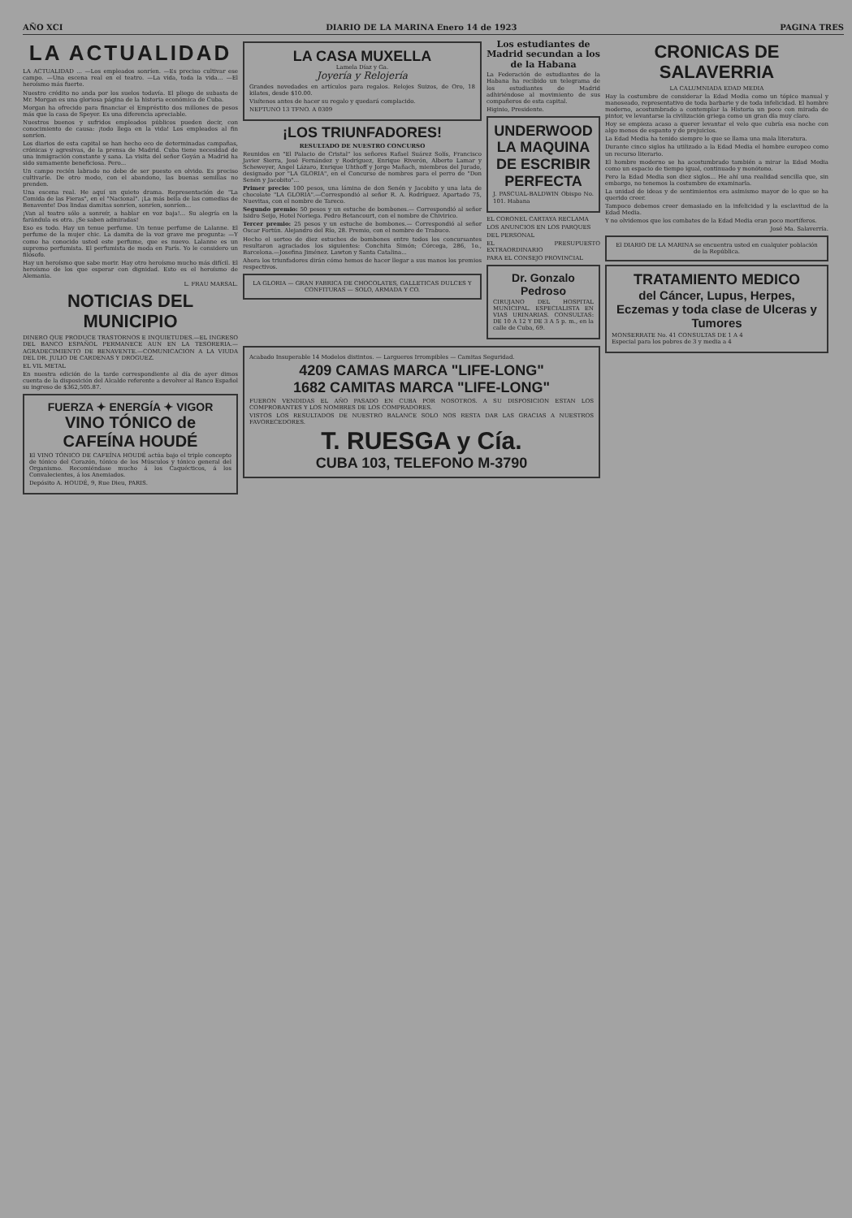AÑO XCI DIARIO DE LA MARINA Enero 14 de 1923 PAGINA TRES
LA ACTUALIDAD
LA ACTUALIDAD ... —Los empleados sonríen. —Es preciso cultivar ese campo. —Una escena real en el teatro. —La vida, toda la vida... —El heroísmo más fuerte.
Nuestro crédito no anda por los suelos todavía. El pliego de subasta de Mr. Morgan es una gloriosa página de la historia económica de Cuba.
Morgan ha ofrecido para financiar el Empréstito dos millones de pesos más que la casa de Speyer. Es una diferencia apreciable.
Nuestros buenos y sufridos empleados públicos pueden decir, con conocimiento de causa: ¡todo llega en la vida! Los empleados al fin sonríen.
Los diarios de esta capital se han hecho eco de determinadas campañas, crónicas y agresivas, de la prensa de Madrid. Cuba tiene necesidad de una inmigración constante y sana. La visita del señor Goyán a Madrid ha sido sumamente beneficiosa. Pero...
Un campo recién labrado no debe de ser puesto en olvido. Es preciso cultivarle. De otro modo, con el abandono, las buenas semillas no prenden.
Una escena real. He aquí un quieto drama. Representación de "La Comida de las Fieras", en el "Nacional". ¡La más bella de las comedias de Benavente! Dos lindas damitas sonríen, sonríen, sonríen...
¡Van al teatro sólo a sonreír, a hablar en voz baja!... Su alegría en la farándula es otra. ¡Se saben admiradas!
Eso es todo. Hay un tenue perfume. Un tenue perfume de Lalanne. El perfume de la mujer chic. La damita de la voz grave me pregunta: —Y como ha conocido usted este perfume, que es nuevo. Lalanne es un supremo perfumista. El perfumista de moda en París. Yo le considero un filósofo.
Hay un heroísmo que sabe morir. Hay otro heroísmo mucho más difícil. El heroísmo de los que esperar con dignidad. Esto es el heroísmo de Alemania.
L. FRAU MARSAL.
NOTICIAS DEL MUNICIPIO
DINERO QUE PRODUCE TRASTORNOS E INQUIETUDES.—EL INGRESO DEL BANCO ESPAÑOL PERMANECE AUN EN LA TESORERIA.—AGRADECIMIENTO DE BENAVENTE.—COMUNICACION A LA VIUDA DEL DR. JULIO DE CARDENAS Y DROGUEZ.
EL VIL METAL
En nuestra edición de la tarde correspondiente al día de ayer dimos cuenta de la disposición del Alcalde referente a devolver al Banco Español su ingreso de $362,505.87.
FUERZA ✦ ENERGÍA ✦ VIGOR
VINO TÓNICO de CAFEÍNA HOUDÉ
El VINO TÓNICO DE CAFEÍNA HOUDÉ actúa bajo el triple concepto de tónico del Corazón, tónico de los Músculos y tónico general del Organismo. Recomiéndase mucho á los Caquécticos, á los Convalecientes, á los Anemiados.
Depósito A. HOUDÉ, 9, Rue Dieu, PARIS.
LA CASA MUXELLA
Lamela Díaz y Ga.
Joyería y Relojería
Grandes novedades en artículos para regalos. Relojes Suizos, de Oro, 18 kilates, desde $10.00.
Visítenos antes de hacer su regalo y quedará complacido.
NEPTUNO 13 TFNO. A 0309
¡LOS TRIUNFADORES!
RESULTADO DE NUESTRO CONCURSO
Reunidos en "El Palacio de Cristal" los señores Rafael Suárez Solís, Francisco Javier Sierra, José Fernández y Rodríguez, Enrique Riverón, Alberto Lamar y Scheweyer, Angel Lázaro, Enrique Uhthoff y Jorge Mañach, miembros del Jurado, designado por "LA GLORIA", en el Concurso de nombres para el perro de "Don Senén y Jacobito"...
Primer precio: 100 pesos, una lámina de don Senén y Jacobito y una lata de chocolate "LA GLORIA".—Correspondió al señor R. A. Rodríguez. Apartado 75, Nuevitas, con el nombre de Tareco.
Segundo premio: 50 pesos y un estuche de bombones.— Correspondió al señor Isidro Seijo, Hotel Noriega. Pedro Betancourt, con el nombre de Chivirico.
Tercer premio: 25 pesos y un estuche de bombones.— Correspondió al señor Oscar Fortún. Alejandro del Río, 28. Premio, con el nombre de Trabuco.
Hecho el sorteo de diez estuches de bombones entre todos los concursantes resultaron agraciados los siguientes: Conchita Simón; Córcega, 286, 1o., Barcelona.—Josefina Jiménez. Lawton y Santa Catalina...
Ahora los triunfadores dirán cómo hemos de hacer llegar a sus manos los premios respectivos.
LA GLORIA — GRAN FABRICA DE CHOCOLATES, GALLETICAS DULCES Y CONFITURAS — SOLO, ARMADA Y CO.
Los estudiantes de Madrid secundan a los de la Habana
La Federación de estudiantes de la Habana ha recibido un telegrama de los estudiantes de Madrid adhiriéndose al movimiento de sus compañeros de esta capital.
Higinio, Presidente.
UNDERWOOD LA MAQUINA DE ESCRIBIR PERFECTA
J. PASCUAL-BALDWIN Obispo No. 101. Habana
EL CORONEL CARTAYA RECLAMA
LOS ANUNCIOS EN LOS PARQUES
DEL PERSONAL
EL PRESUPUESTO EXTRAORDINARIO
PARA EL CONSEJO PROVINCIAL
Dr. Gonzalo Pedroso
CIRUJANO DEL HOSPITAL MUNICIPAL. ESPECIALISTA EN VIAS URINARIAS. CONSULTAS: DE 10 A 12 Y DE 3 A 5 p. m., en la calle de Cuba, 69.
Acabado Insuperable 14 Modelos distintos. — Largueros Irrompibles — Camitas Seguridad.
4209 CAMAS MARCA "LIFE-LONG"
1682 CAMITAS MARCA "LIFE-LONG"
FUERON VENDIDAS EL AÑO PASADO EN CUBA POR NOSOTROS. A SU DISPOSICION ESTAN LOS COMPROBANTES Y LOS NOMBRES DE LOS COMPRADORES.
VISTOS LOS RESULTADOS DE NUESTRO BALANCE SOLO NOS RESTA DAR LAS GRACIAS A NUESTROS FAVORECEDORES.
T. RUESGA y Cía.
CUBA 103, TELEFONO M-3790
CRONICAS DE SALAVERRIA
LA CALUMNIADA EDAD MEDIA
Hay la costumbre de considerar la Edad Media como un tópico manual y manoseado, representativo de toda barbarie y de toda infelicidad. El hombre moderno, acostumbrado a contemplar la Historia un poco con mirada de pintor, ve levantarse la civilización griega como un gran día muy claro.
Hoy se empieza acaso a querer levantar el velo que cubría esa noche con algo menos de espanto y de prejuicios.
La Edad Media ha tenido siempre lo que se llama una mala literatura.
Durante cinco siglos ha utilizado a la Edad Media el hombre europeo como un recurso literario.
El hombre moderno se ha acostumbrado también a mirar la Edad Media como un espacio de tiempo igual, continuado y monótono.
Pero la Edad Media son diez siglos... He ahí una realidad sencilla que, sin embargo, no tenemos la costumbre de examinarla.
La unidad de ideas y de sentimientos era asimismo mayor de lo que se ha querido creer.
Tampoco debemos creer demasiado en la infelicidad y la esclavitud de la Edad Media.
Y no olvidemos que los combates de la Edad Media eran poco mortíferos.
José Ma. Salaverría.
El DIARIO DE LA MARINA se encuentra usted en cualquier población de la República.
TRATAMIENTO MEDICO
del Cáncer, Lupus, Herpes, Eczemas y toda clase de Ulceras y Tumores
MONSERRATE No. 41 CONSULTAS DE 1 A 4
Especial para los pobres de 3 y media a 4